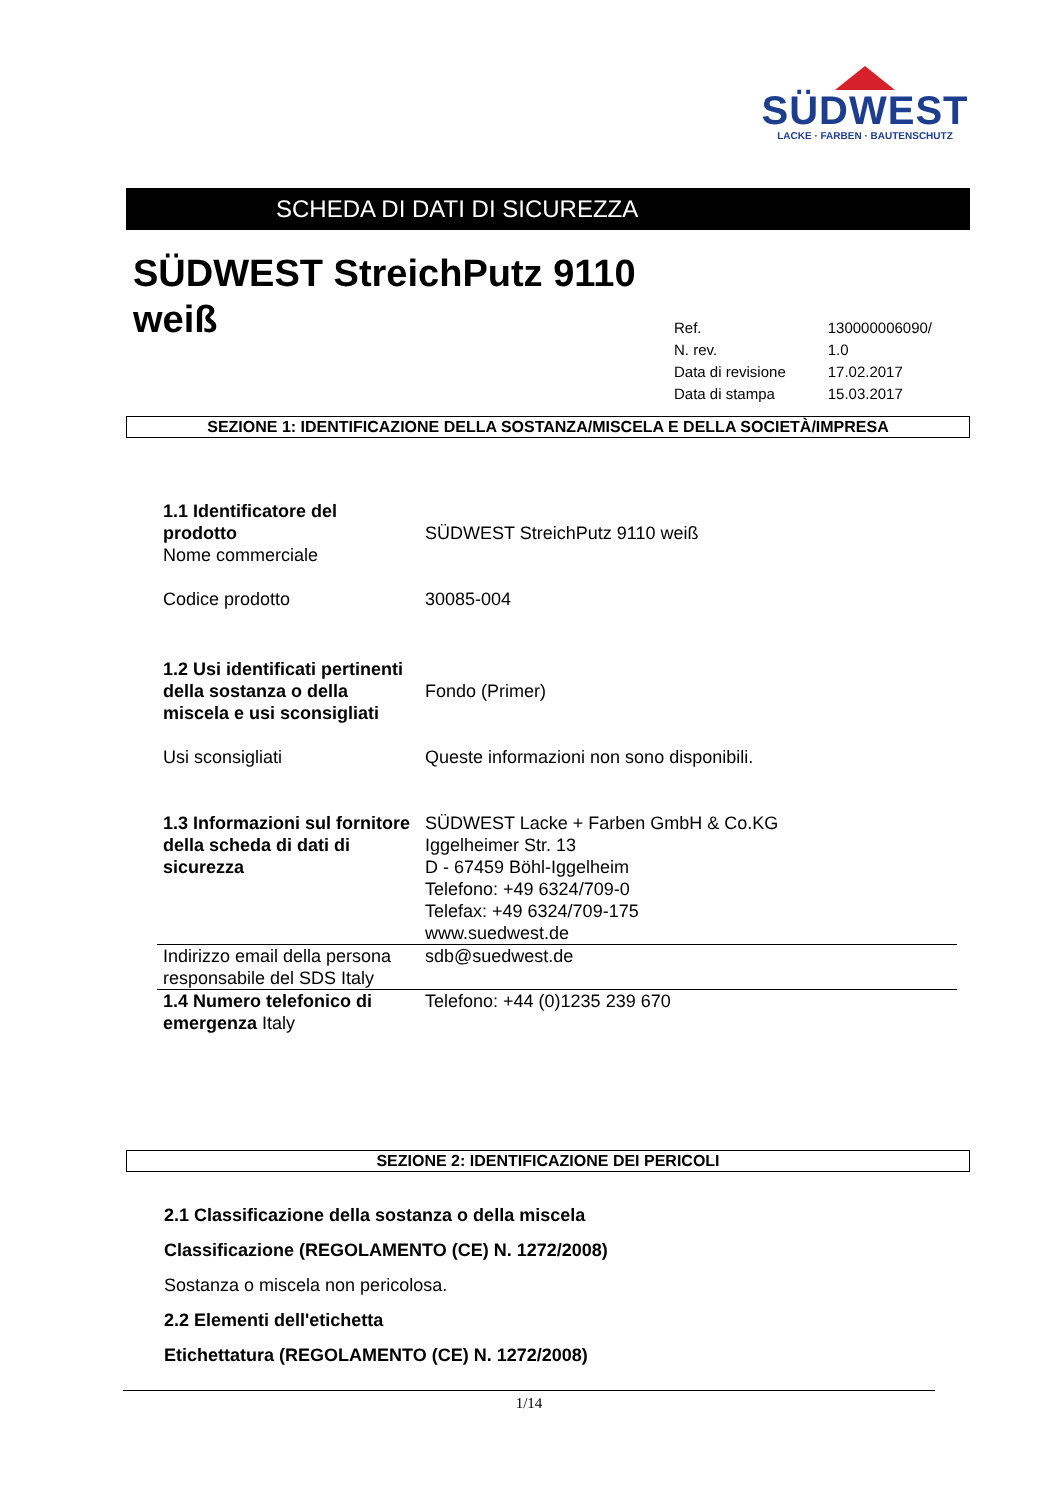SÜDWEST
LACKE · FARBEN · BAUTENSCHUTZ
SCHEDA DI DATI DI SICUREZZA
SÜDWEST StreichPutz 9110
weiß
| Ref. | 130000006090/ |
| N. rev. | 1.0 |
| Data di revisione | 17.02.2017 |
| Data di stampa | 15.03.2017 |
SEZIONE 1: IDENTIFICAZIONE DELLA SOSTANZA/MISCELA E DELLA SOCIETÀ/IMPRESA
| 1.1 Identificatore del prodotto Nome commerciale | SÜDWEST StreichPutz 9110 weiß |
| Codice prodotto | 30085-004 |
| 1.2 Usi identificati pertinenti della sostanza o della miscela e usi sconsigliati | Fondo (Primer) |
| Usi sconsigliati | Queste informazioni non sono disponibili. |
| 1.3 Informazioni sul fornitore della scheda di dati di sicurezza | SÜDWEST Lacke + Farben GmbH & Co.KG Iggelheimer Str. 13 D - 67459 Böhl-Iggelheim Telefono: +49 6324/709-0 Telefax: +49 6324/709-175 www.suedwest.de |
| Indirizzo email della persona responsabile del SDS Italy | sdb@suedwest.de |
| 1.4 Numero telefonico di emergenza Italy | Telefono: +44 (0)1235 239 670 |
SEZIONE 2: IDENTIFICAZIONE DEI PERICOLI
2.1 Classificazione della sostanza o della miscela
Classificazione (REGOLAMENTO (CE) N. 1272/2008)
Sostanza o miscela non pericolosa.
2.2 Elementi dell'etichetta
Etichettatura (REGOLAMENTO (CE) N. 1272/2008)
1/14